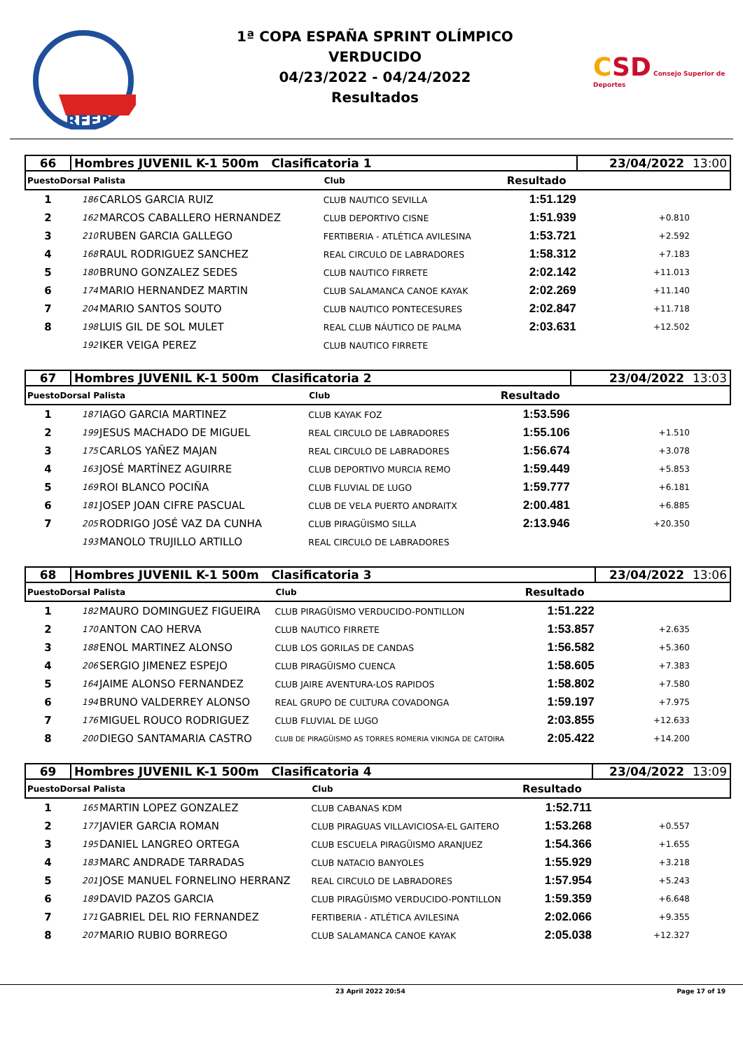RFEP
1ª COPA ESPAÑA SPRINT OLÍMPICO
VERDUCIDO
04/23/2022 - 04/24/2022
Resultados
CSD Consejo Superior de Deportes
| 66 | Hombres JUVENIL K-1 500m Clasificatoria 1 | | | | 23/04/2022 13:00 | |
| PuestoDorsal Palista | | | Club | Resultado | | |
| 1 | 186 | CARLOS GARCIA RUIZ | CLUB NAUTICO SEVILLA | 1:51.129 | | |
| 2 | 162 | MARCOS CABALLERO HERNANDEZ | CLUB DEPORTIVO CISNE | 1:51.939 | +0.810 | |
| 3 | 210 | RUBEN GARCIA GALLEGO | FERTIBERIA - ATLÉTICA AVILESINA | 1:53.721 | +2.592 | |
| 4 | 168 | RAUL RODRIGUEZ SANCHEZ | REAL CIRCULO DE LABRADORES | 1:58.312 | +7.183 | |
| 5 | 180 | BRUNO GONZALEZ SEDES | CLUB NAUTICO FIRRETE | 2:02.142 | +11.013 | |
| 6 | 174 | MARIO HERNANDEZ MARTIN | CLUB SALAMANCA CANOE KAYAK | 2:02.269 | +11.140 | |
| 7 | 204 | MARIO SANTOS SOUTO | CLUB NAUTICO PONTECESURES | 2:02.847 | +11.718 | |
| 8 | 198 | LUIS GIL DE SOL MULET | REAL CLUB NÁUTICO DE PALMA | 2:03.631 | +12.502 | |
| | 192 | IKER VEIGA PEREZ | CLUB NAUTICO FIRRETE | | | |
| 67 | Hombres JUVENIL K-1 500m Clasificatoria 2 | | | | 23/04/2022 13:03 | |
| PuestoDorsal Palista | | | Club | Resultado | | |
| 1 | 187 | IAGO GARCIA MARTINEZ | CLUB KAYAK FOZ | 1:53.596 | | |
| 2 | 199 | JESUS MACHADO DE MIGUEL | REAL CIRCULO DE LABRADORES | 1:55.106 | +1.510 | |
| 3 | 175 | CARLOS YAÑEZ MAJAN | REAL CIRCULO DE LABRADORES | 1:56.674 | +3.078 | |
| 4 | 163 | JOSÉ MARTÍNEZ AGUIRRE | CLUB DEPORTIVO MURCIA REMO | 1:59.449 | +5.853 | |
| 5 | 169 | ROI BLANCO POCIÑA | CLUB FLUVIAL DE LUGO | 1:59.777 | +6.181 | |
| 6 | 181 | JOSEP JOAN CIFRE PASCUAL | CLUB DE VELA PUERTO ANDRAITX | 2:00.481 | +6.885 | |
| 7 | 205 | RODRIGO JOSÉ VAZ DA CUNHA | CLUB PIRAGÜISMO SILLA | 2:13.946 | +20.350 | |
| | 193 | MANOLO TRUJILLO ARTILLO | REAL CIRCULO DE LABRADORES | | | |
| 68 | Hombres JUVENIL K-1 500m Clasificatoria 3 | | | | 23/04/2022 13:06 | |
| PuestoDorsal Palista | | | Club | Resultado | | |
| 1 | 182 | MAURO DOMINGUEZ FIGUEIRA | CLUB PIRAGÜISMO VERDUCIDO-PONTILLON | 1:51.222 | | |
| 2 | 170 | ANTON CAO HERVA | CLUB NAUTICO FIRRETE | 1:53.857 | +2.635 | |
| 3 | 188 | ENOL MARTINEZ ALONSO | CLUB LOS GORILAS DE CANDAS | 1:56.582 | +5.360 | |
| 4 | 206 | SERGIO JIMENEZ ESPEJO | CLUB PIRAGÜISMO CUENCA | 1:58.605 | +7.383 | |
| 5 | 164 | JAIME ALONSO FERNANDEZ | CLUB JAIRE AVENTURA-LOS RAPIDOS | 1:58.802 | +7.580 | |
| 6 | 194 | BRUNO VALDERREY ALONSO | REAL GRUPO DE CULTURA COVADONGA | 1:59.197 | +7.975 | |
| 7 | 176 | MIGUEL ROUCO RODRIGUEZ | CLUB FLUVIAL DE LUGO | 2:03.855 | +12.633 | |
| 8 | 200 | DIEGO SANTAMARIA CASTRO | CLUB DE PIRAGÜISMO AS TORRES ROMERIA VIKINGA DE CATOIRA | 2:05.422 | +14.200 | |
| 69 | Hombres JUVENIL K-1 500m Clasificatoria 4 | | | | 23/04/2022 13:09 | |
| PuestoDorsal Palista | | | Club | Resultado | | |
| 1 | 165 | MARTIN LOPEZ GONZALEZ | CLUB CABANAS KDM | 1:52.711 | | |
| 2 | 177 | JAVIER GARCIA ROMAN | CLUB PIRAGUAS VILLAVICIOSA-EL GAITERO | 1:53.268 | +0.557 | |
| 3 | 195 | DANIEL LANGREO ORTEGA | CLUB ESCUELA PIRAGÜISMO ARANJUEZ | 1:54.366 | +1.655 | |
| 4 | 183 | MARC ANDRADE TARRADAS | CLUB NATACIO BANYOLES | 1:55.929 | +3.218 | |
| 5 | 201 | JOSE MANUEL FORNELINO HERRANZ | REAL CIRCULO DE LABRADORES | 1:57.954 | +5.243 | |
| 6 | 189 | DAVID PAZOS GARCIA | CLUB PIRAGÜISMO VERDUCIDO-PONTILLON | 1:59.359 | +6.648 | |
| 7 | 171 | GABRIEL DEL RIO FERNANDEZ | FERTIBERIA - ATLÉTICA AVILESINA | 2:02.066 | +9.355 | |
| 8 | 207 | MARIO RUBIO BORREGO | CLUB SALAMANCA CANOE KAYAK | 2:05.038 | +12.327 | |
23 April 2022 20:54 Page 17 of 19